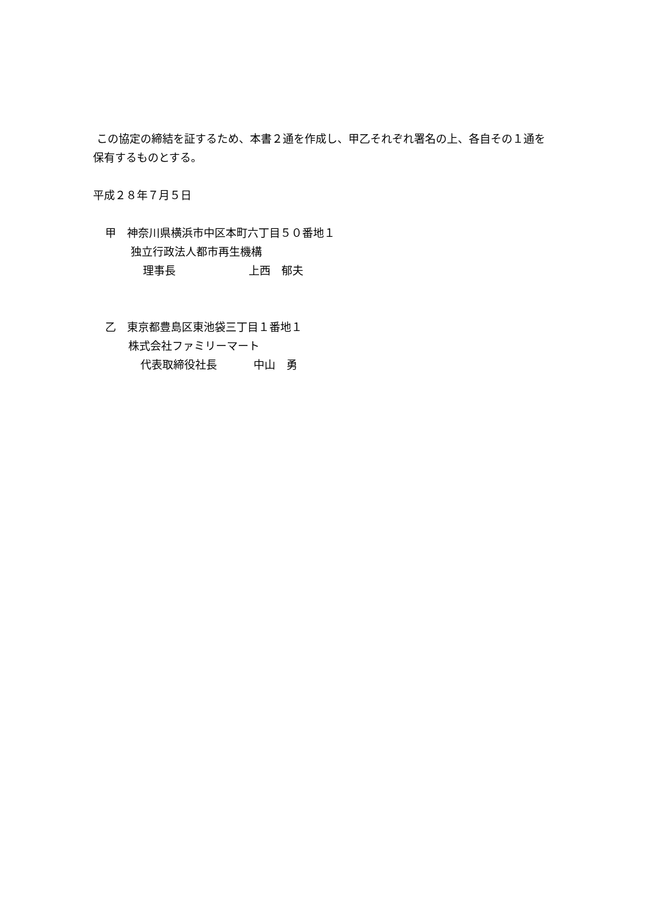この協定の締結を証するため、本書２通を作成し、甲乙それぞれ署名の上、各自その１通を保有するものとする。
平成２８年７月５日
甲　神奈川県横浜市中区本町六丁目５０番地１
独立行政法人都市再生機構
理事長 上西　郁夫
乙　東京都豊島区東池袋三丁目１番地１
株式会社ファミリーマート
代表取締役社長 中山　勇